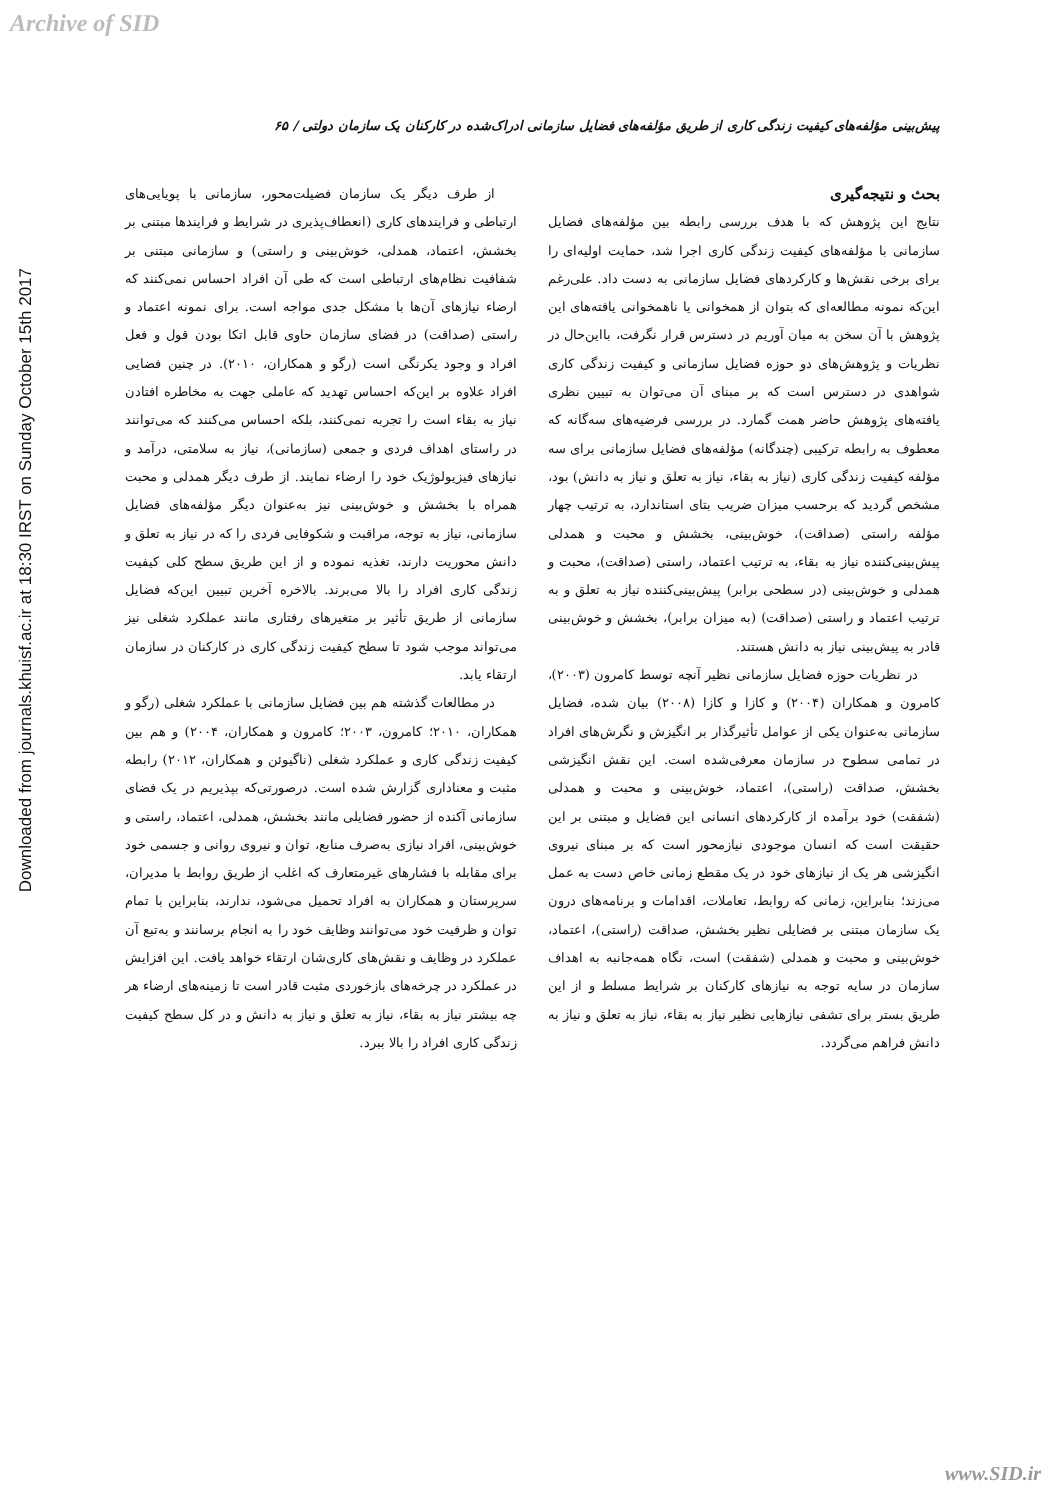Archive of SID
Downloaded from journals.khuisf.ac.ir at 18:30 IRST on Sunday October 15th 2017
پیش‌بینی مؤلفه‌های کیفیت زندگی کاری از طریق مؤلفه‌های فضایل سازمانی ادراک‌شده در کارکنان یک سازمان دولتی / ۶۵
بحث و نتیجه‌گیری
نتایج این پژوهش که با هدف بررسی رابطه بین مؤلفه‌های فضایل سازمانی با مؤلفه‌های کیفیت زندگی کاری اجرا شد، حمایت اولیه‌ای را برای برخی نقش‌ها و کارکردهای فضایل سازمانی به دست داد. علی‌رغم این‌که نمونه مطالعه‌ای که بتوان از همخوانی یا ناهمخوانی یافته‌های این پژوهش با آن سخن به میان آوریم در دسترس قرار نگرفت، بااین‌حال در نظریات و پژوهش‌های دو حوزه فضایل سازمانی و کیفیت زندگی کاری شواهدی در دسترس است که بر مبنای آن می‌توان به تبیین نظری یافته‌های پژوهش حاضر همت گمارد. در بررسی فرضیه‌های سه‌گانه که معطوف به رابطه ترکیبی (چندگانه) مؤلفه‌های فضایل سازمانی برای سه مؤلفه کیفیت زندگی کاری (نیاز به بقاء، نیاز به تعلق و نیاز به دانش) بود، مشخص گردید که برحسب میزان ضریب بتای استاندارد، به ترتیب چهار مؤلفه راستی (صداقت)، خوش‌بینی، بخشش و محبت و همدلی پیش‌بینی‌کننده نیاز به بقاء، به ترتیب اعتماد، راستی (صداقت)، محبت و همدلی و خوش‌بینی (در سطحی برابر) پیش‌بینی‌کننده نیاز به تعلق و به ترتیب اعتماد و راستی (صداقت) (به میزان برابر)، بخشش و خوش‌بینی قادر به پیش‌بینی نیاز به دانش هستند.
در نظریات حوزه فضایل سازمانی نظیر آنچه توسط کامرون (۲۰۰۳)، کامرون و همکاران (۲۰۰۴) و کازا و کازا (۲۰۰۸) بیان شده، فضایل سازمانی به‌عنوان یکی از عوامل تأثیرگذار بر انگیزش و نگرش‌های افراد در تمامی سطوح در سازمان معرفی‌شده است. این نقش انگیزشی بخشش، صداقت (راستی)، اعتماد، خوش‌بینی و محبت و همدلی (شفقت) خود برآمده از کارکردهای انسانی این فضایل و مبتنی بر این حقیقت است که انسان موجودی نیازمحور است که بر مبنای نیروی انگیزشی هر یک از نیازهای خود در یک مقطع زمانی خاص دست به عمل می‌زند؛ بنابراین، زمانی که روابط، تعاملات، اقدامات و برنامه‌های درون یک سازمان مبتنی بر فضایلی نظیر بخشش، صداقت (راستی)، اعتماد، خوش‌بینی و محبت و همدلی (شفقت) است، نگاه همه‌جانبه به اهداف سازمان در سایه توجه به نیازهای کارکنان بر شرایط مسلط و از این طریق بستر برای تشفی نیازهایی نظیر نیاز به بقاء، نیاز به تعلق و نیاز به دانش فراهم می‌گردد.
از طرف دیگر یک سازمان فضیلت‌محور، سازمانی با پویایی‌های ارتباطی و فرایندهای کاری (انعطاف‌پذیری در شرایط و فرایندها مبتنی بر بخشش، اعتماد، همدلی، خوش‌بینی و راستی) و سازمانی مبتنی بر شفافیت نظام‌های ارتباطی است که طی آن افراد احساس نمی‌کنند که ارضاء نیازهای آن‌ها با مشکل جدی مواجه است. برای نمونه اعتماد و راستی (صداقت) در فضای سازمان حاوی قابل اتکا بودن قول و فعل افراد و وجود یکرنگی است (رگو و همکاران، ۲۰۱۰). در چنین فضایی افراد علاوه بر این‌که احساس تهدید که عاملی جهت به مخاطره افتادن نیاز به بقاء است را تجربه نمی‌کنند، بلکه احساس می‌کنند که می‌توانند در راستای اهداف فردی و جمعی (سازمانی)، نیاز به سلامتی، درآمد و نیازهای فیزیولوژیک خود را ارضاء نمایند. از طرف دیگر همدلی و محبت همراه با بخشش و خوش‌بینی نیز به‌عنوان دیگر مؤلفه‌های فضایل سازمانی، نیاز به توجه، مراقبت و شکوفایی فردی را که در نیاز به تعلق و دانش محوریت دارند، تغذیه نموده و از این طریق سطح کلی کیفیت زندگی کاری افراد را بالا می‌برند. بالاخره آخرین تبیین این‌که فضایل سازمانی از طریق تأثیر بر متغیرهای رفتاری مانند عملکرد شغلی نیز می‌تواند موجب شود تا سطح کیفیت زندگی کاری در کارکنان در سازمان ارتقاء یابد.
در مطالعات گذشته هم بین فضایل سازمانی با عملکرد شغلی (رگو و همکاران، ۲۰۱۰؛ کامرون، ۲۰۰۳؛ کامرون و همکاران، ۲۰۰۴) و هم بین کیفیت زندگی کاری و عملکرد شغلی (ناگیوئن و همکاران، ۲۰۱۲) رابطه مثبت و معناداری گزارش شده است. درصورتی‌که بپذیریم در یک فضای سازمانی آکنده از حضور فضایلی مانند بخشش، همدلی، اعتماد، راستی و خوش‌بینی، افراد نیازی به‌صرف منابع، توان و نیروی روانی و جسمی خود برای مقابله با فشارهای غیرمتعارف که اغلب از طریق روابط با مدیران، سرپرستان و همکاران به افراد تحمیل می‌شود، ندارند، بنابراین با تمام توان و ظرفیت خود می‌توانند وظایف خود را به انجام برسانند و به‌تبع آن عملکرد در وظایف و نقش‌های کاری‌شان ارتقاء خواهد یافت. این افزایش در عملکرد در چرخه‌های بازخوردی مثبت قادر است تا زمینه‌های ارضاء هر چه بیشتر نیاز به بقاء، نیاز به تعلق و نیاز به دانش و در کل سطح کیفیت زندگی کاری افراد را بالا ببرد.
www.SID.ir